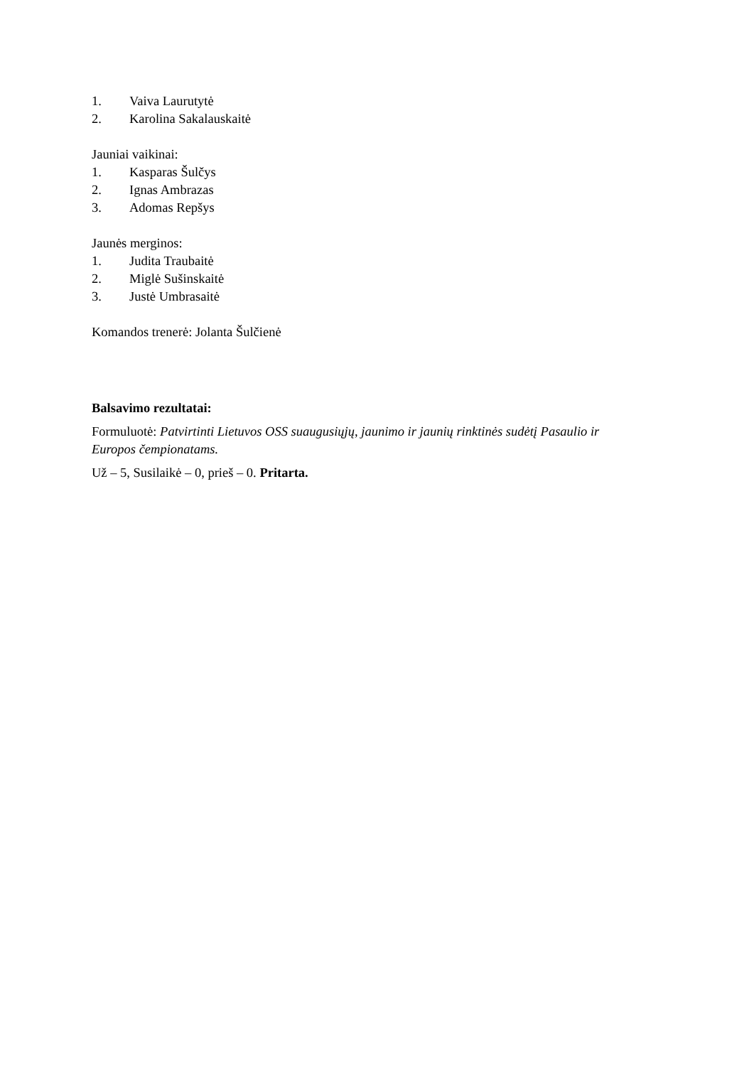1. Vaiva Laurutytė
2. Karolina Sakalauskaitė
Jauniai vaikinai:
1. Kasparas Šulčys
2. Ignas Ambrazas
3. Adomas Repšys
Jaunės merginos:
1. Judita Traubaitė
2. Miglė Sušinskaitė
3. Justė Umbrasaitė
Komandos trenerė: Jolanta Šulčienė
Balsavimo rezultatai:
Formuluotė: Patvirtinti Lietuvos OSS suaugusiųjų, jaunimo ir jaunių rinktinės sudėtį Pasaulio ir Europos čempionatams.
Už – 5, Susilaikė – 0, prieš – 0. Pritarta.